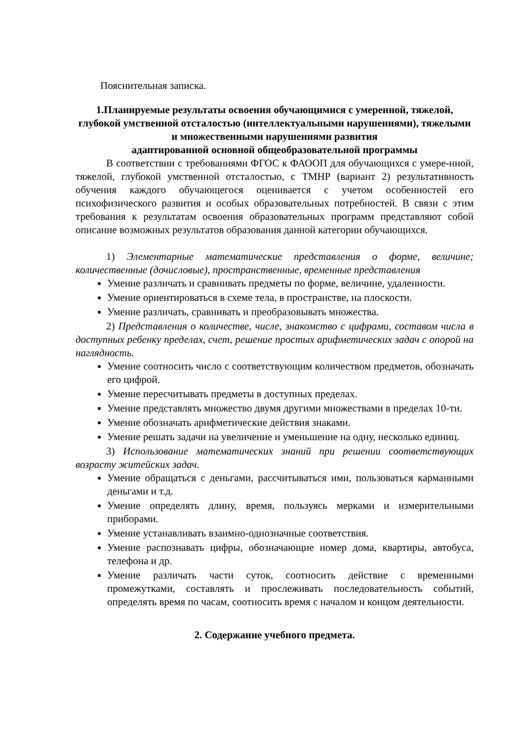Пояснительная записка.
1.Планируемые результаты освоения обучающимися с умеренной, тяжелой, глубокой умственной отсталостью (интеллектуальными нарушениями), тяжелыми и множественными нарушениями развития
адаптированной основной общеобразовательной программы
В соответствии с требованиями ФГОС к ФАООП для обучающихся с умере-нной, тяжелой, глубокой умственной отсталостью, с ТМНР (вариант 2) результативность обучения каждого обучающегося оценивается с учетом особенностей его психофизического развития и особых образовательных потребностей. В связи с этим требования к результатам освоения образовательных программ представляют собой описание возможных результатов образования данной категории обучающихся.
1) Элементарные математические представления о форме, величине; количественные (дочисловые), пространственные, временные представления
Умение различать и сравнивать предметы по форме, величине, удаленности.
Умение ориентироваться в схеме тела, в пространстве, на плоскости.
Умение различать, сравнивать и преобразовывать множества.
2) Представления о количестве, числе, знакомство с цифрами, составом числа в доступных ребенку пределах, счет, решение простых арифметических задач с опорой на наглядность.
Умение соотносить число с соответствующим количеством предметов, обозначать его цифрой.
Умение пересчитывать предметы в доступных пределах.
Умение представлять множество двумя другими множествами в пределах 10-ти.
Умение обозначать арифметические действия знаками.
Умение решать задачи на увеличение и уменьшение на одну, несколько единиц.
3) Использование математических знаний при решении соответствующих возрасту житейских задач.
Умение обращаться с деньгами, рассчитываться ими, пользоваться карманными деньгами и т.д.
Умение определять длину, время, пользуясь мерками и измерительными приборами.
Умение устанавливать взаимно-однозначные соответствия.
Умение распознавать цифры, обозначающие номер дома, квартиры, автобуса, телефона и др.
Умение различать части суток, соотносить действие с временными промежутками, составлять и прослеживать последовательность событий, определять время по часам, соотносить время с началом и концом деятельности.
2. Содержание учебного предмета.